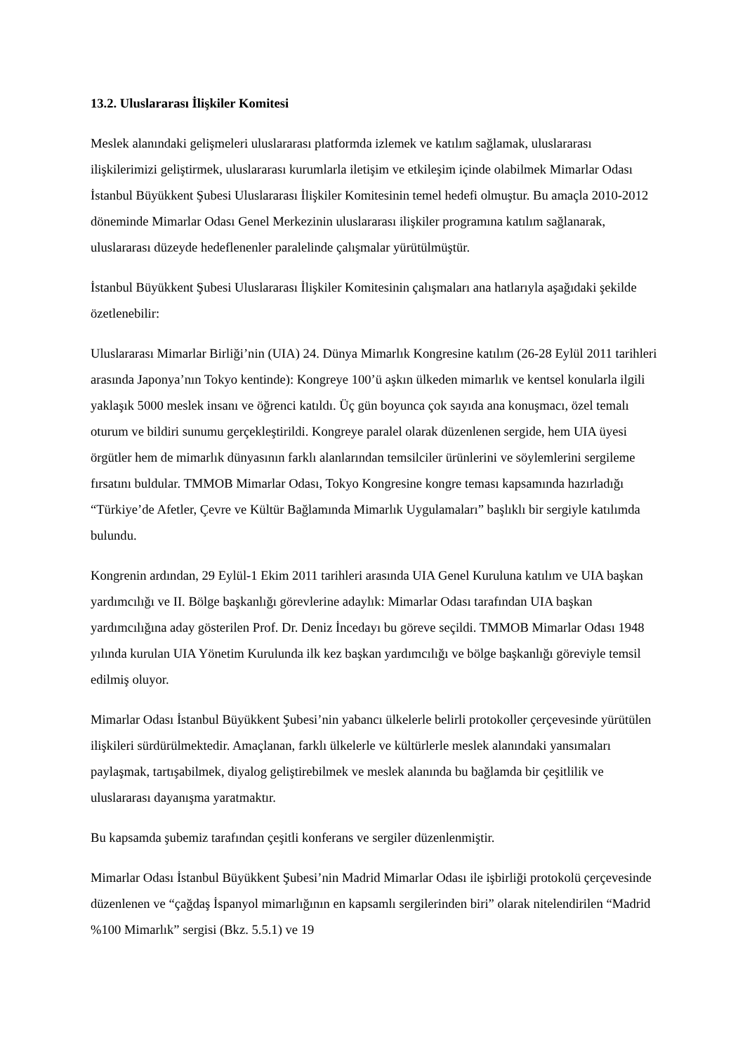13.2. Uluslararası İlişkiler Komitesi
Meslek alanındaki gelişmeleri uluslararası platformda izlemek ve katılım sağlamak, uluslararası ilişkilerimizi geliştirmek, uluslararası kurumlarla iletişim ve etkileşim içinde olabilmek Mimarlar Odası İstanbul Büyükkent Şubesi Uluslararası İlişkiler Komitesinin temel hedefi olmuştur. Bu amaçla 2010-2012 döneminde Mimarlar Odası Genel Merkezinin uluslararası ilişkiler programına katılım sağlanarak, uluslararası düzeyde hedeflenenler paralelinde çalışmalar yürütülmüştür.
İstanbul Büyükkent Şubesi Uluslararası İlişkiler Komitesinin çalışmaları ana hatlarıyla aşağıdaki şekilde özetlenebilir:
Uluslararası Mimarlar Birliği’nin (UIA) 24. Dünya Mimarlık Kongresine katılım (26-28 Eylül 2011 tarihleri arasında Japonya’nın Tokyo kentinde): Kongreye 100’ü aşkın ülkeden mimarlık ve kentsel konularla ilgili yaklaşık 5000 meslek insanı ve öğrenci katıldı. Üç gün boyunca çok sayıda ana konuşmacı, özel temalı oturum ve bildiri sunumu gerçekleştirildi. Kongreye paralel olarak düzenlenen sergide, hem UIA üyesi örgütler hem de mimarlık dünyasının farklı alanlarından temsilciler ürünlerini ve söylemlerini sergileme fırsatını buldular. TMMOB Mimarlar Odası, Tokyo Kongresine kongre teması kapsamında hazırladığı “Türkiye’de Afetler, Çevre ve Kültür Bağlamında Mimarlık Uygulamaları” başlıklı bir sergiyle katılımda bulundu.
Kongrenin ardından, 29 Eylül-1 Ekim 2011 tarihleri arasında UIA Genel Kuruluna katılım ve UIA başkan yardımcılığı ve II. Bölge başkanlığı görevlerine adaylık: Mimarlar Odası tarafından UIA başkan yardımcılığına aday gösterilen Prof. Dr. Deniz İncedayı bu göreve seçildi. TMMOB Mimarlar Odası 1948 yılında kurulan UIA Yönetim Kurulunda ilk kez başkan yardımcılığı ve bölge başkanlığı göreviyle temsil edilmiş oluyor.
Mimarlar Odası İstanbul Büyükkent Şubesi’nin yabancı ülkelerle belirli protokoller çerçevesinde yürütülen ilişkileri sürdürülmektedir. Amaçlanan, farklı ülkelerle ve kültürlerle meslek alanındaki yansımaları paylaşmak, tartışabilmek, diyalog geliştirebilmek ve meslek alanında bu bağlamda bir çeşitlilik ve uluslararası dayanışma yaratmaktır.
Bu kapsamda şubemiz tarafından çeşitli konferans ve sergiler düzenlenmiştir.
Mimarlar Odası İstanbul Büyükkent Şubesi’nin Madrid Mimarlar Odası ile işbirliği protokolü çerçevesinde düzenlenen ve “çağdaş İspanyol mimarlığının en kapsamlı sergilerinden biri” olarak nitelendirilen “Madrid %100 Mimarlık” sergisi (Bkz. 5.5.1) ve 19